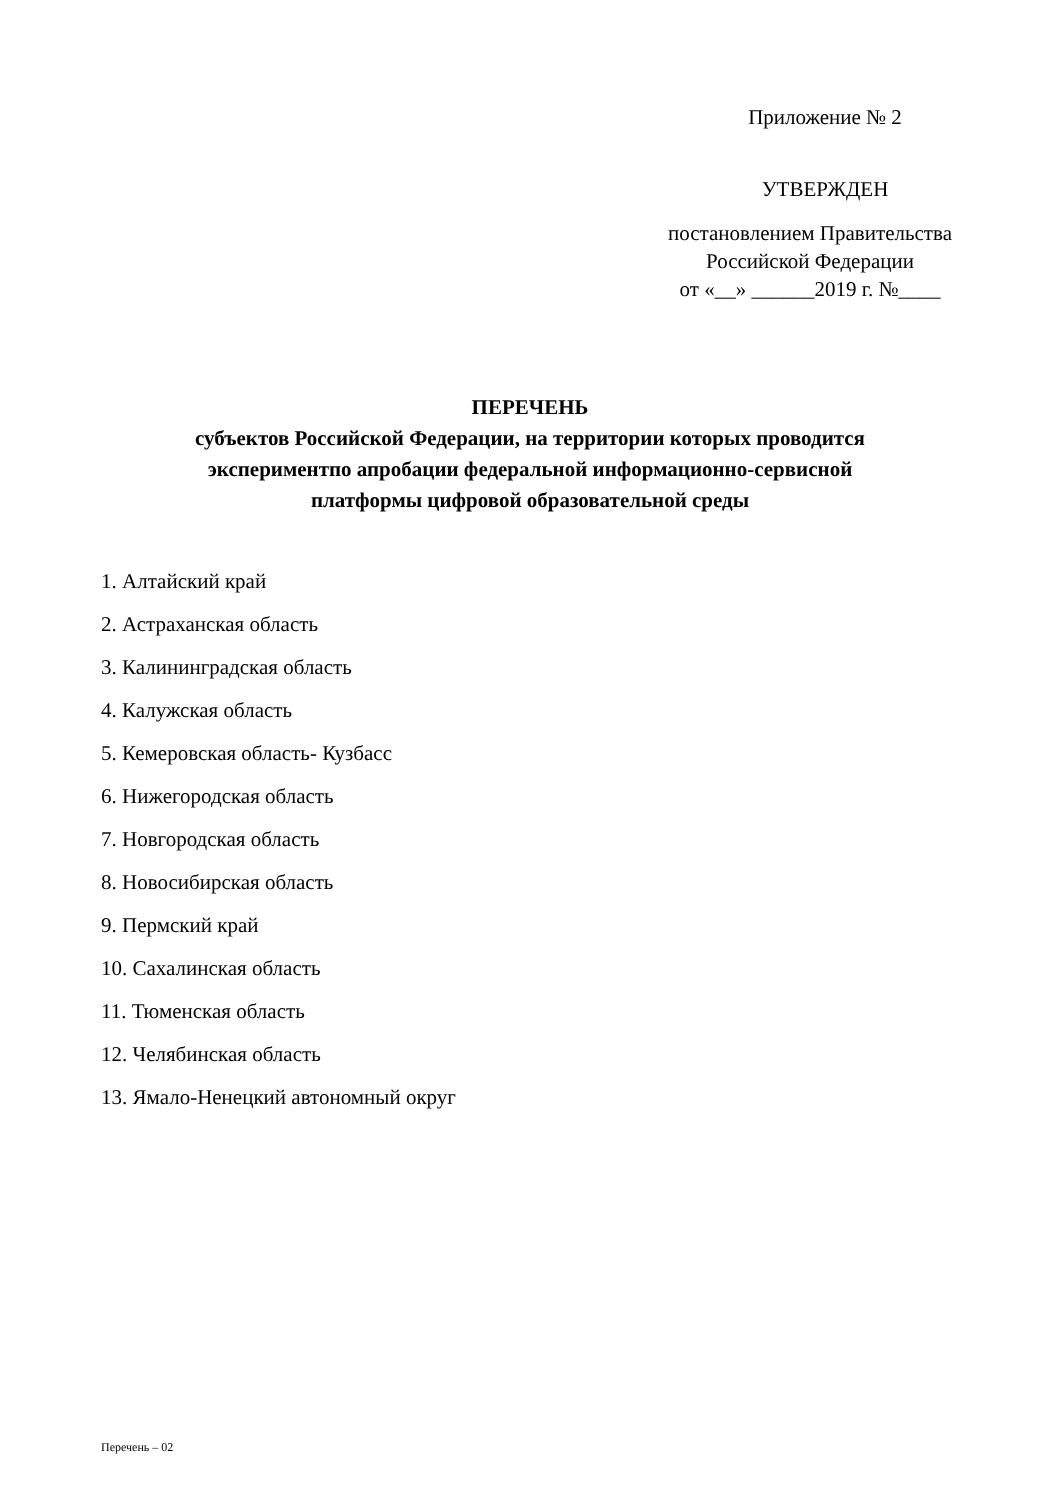Приложение № 2
УТВЕРЖДЕН
постановлением Правительства
Российской Федерации
от «__» ______2019 г. №____
ПЕРЕЧЕНЬ
субъектов Российской Федерации, на территории которых проводится
экспериментпо апробации федеральной информационно-сервисной
платформы цифровой образовательной среды
1. Алтайский край
2. Астраханская область
3. Калининградская область
4. Калужская область
5. Кемеровская область- Кузбасс
6. Нижегородская область
7. Новгородская область
8. Новосибирская область
9. Пермский край
10. Сахалинская область
11. Тюменская область
12. Челябинская область
13. Ямало-Ненецкий автономный округ
Перечень – 02